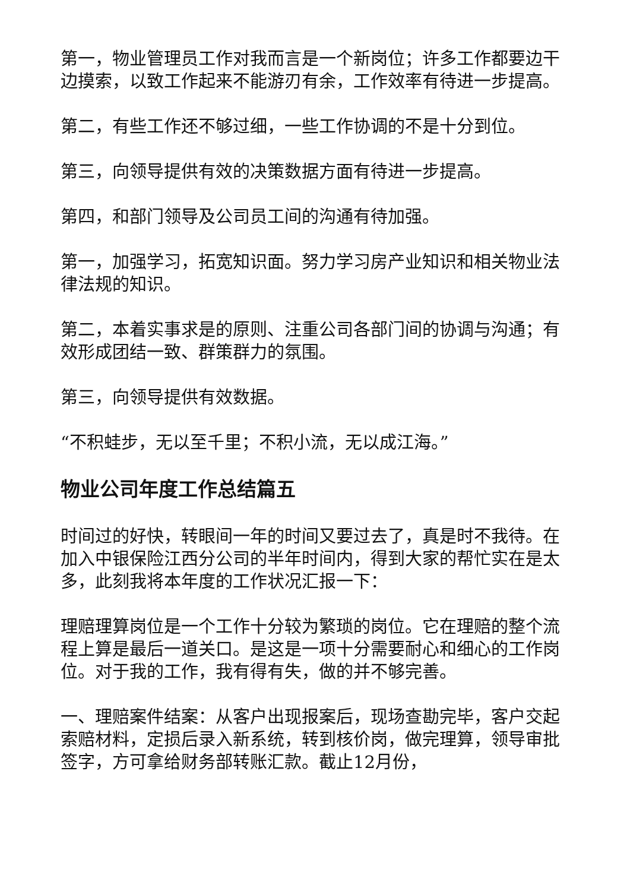第一，物业管理员工作对我而言是一个新岗位；许多工作都要边干边摸索，以致工作起来不能游刃有余，工作效率有待进一步提高。
第二，有些工作还不够过细，一些工作协调的不是十分到位。
第三，向领导提供有效的决策数据方面有待进一步提高。
第四，和部门领导及公司员工间的沟通有待加强。
第一，加强学习，拓宽知识面。努力学习房产业知识和相关物业法律法规的知识。
第二，本着实事求是的原则、注重公司各部门间的协调与沟通；有效形成团结一致、群策群力的氛围。
第三，向领导提供有效数据。
“不积蛙步，无以至千里；不积小流，无以成江海。”
物业公司年度工作总结篇五
时间过的好快，转眼间一年的时间又要过去了，真是时不我待。在加入中银保险江西分公司的半年时间内，得到大家的帮忙实在是太多，此刻我将本年度的工作状况汇报一下：
理赔理算岗位是一个工作十分较为繁琐的岗位。它在理赔的整个流程上算是最后一道关口。是这是一项十分需要耐心和细心的工作岗位。对于我的工作，我有得有失，做的并不够完善。
一、理赔案件结案：从客户出现报案后，现场查勘完毕，客户交起索赔材料，定损后录入新系统，转到核价岗，做完理算，领导审批签字，方可拿给财务部转账汇款。截止12月份，